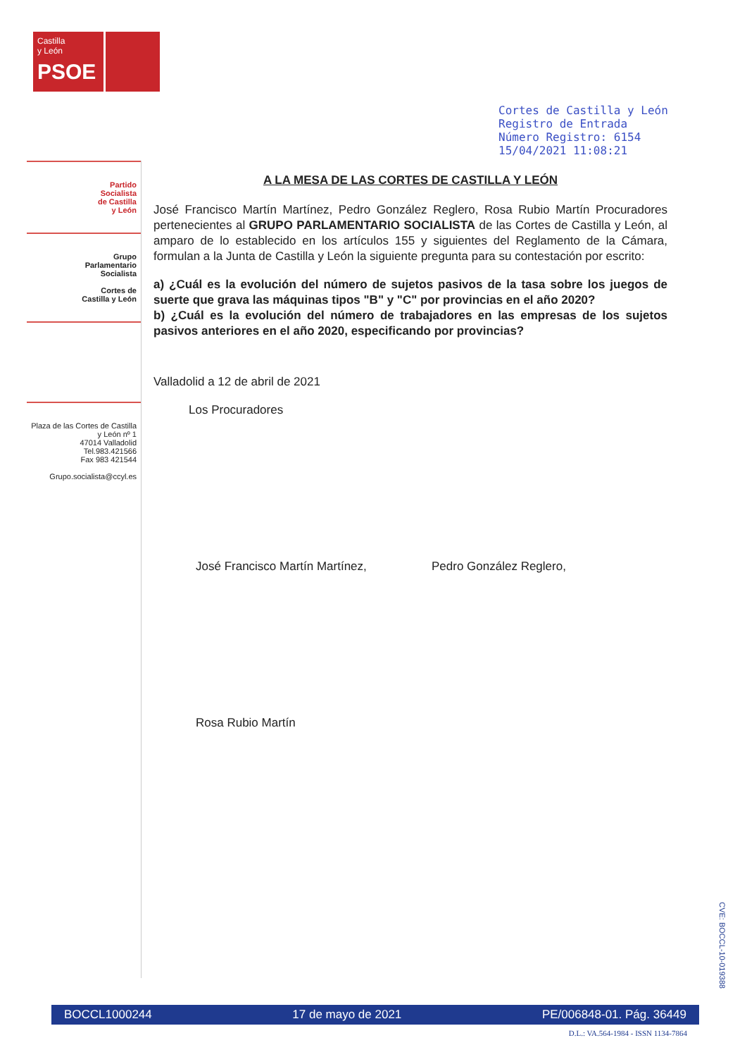Castilla
y León
PSOE
Cortes de Castilla y León
Registro de Entrada
Número Registro: 6154
15/04/2021 11:08:21
Partido
Socialista
de Castilla
y León
Grupo
Parlamentario
Socialista
Cortes de
Castilla y León
Plaza de las Cortes de Castilla y León nº 1
47014 Valladolid
Tel.983.421566
Fax 983 421544
Grupo.socialista@ccyl.es
A LA MESA DE LAS CORTES DE CASTILLA Y LEÓN
José Francisco Martín Martínez, Pedro González Reglero, Rosa Rubio Martín Procuradores pertenecientes al GRUPO PARLAMENTARIO SOCIALISTA de las Cortes de Castilla y León, al amparo de lo establecido en los artículos 155 y siguientes del Reglamento de la Cámara, formulan a la Junta de Castilla y León la siguiente pregunta para su contestación por escrito:
a) ¿Cuál es la evolución del número de sujetos pasivos de la tasa sobre los juegos de suerte que grava las máquinas tipos "B" y "C" por provincias en el año 2020?
b) ¿Cuál es la evolución del número de trabajadores en las empresas de los sujetos pasivos anteriores en el año 2020, especificando por provincias?
Valladolid a 12 de abril de 2021
Los Procuradores
José Francisco Martín Martínez,
Pedro González Reglero,
Rosa Rubio Martín
BOCCL1000244 17 de mayo de 2021 PE/006848-01. Pág. 36449
D.L.: VA.564-1984 - ISSN 1134-7864
CVE: BOCCL-10-019388